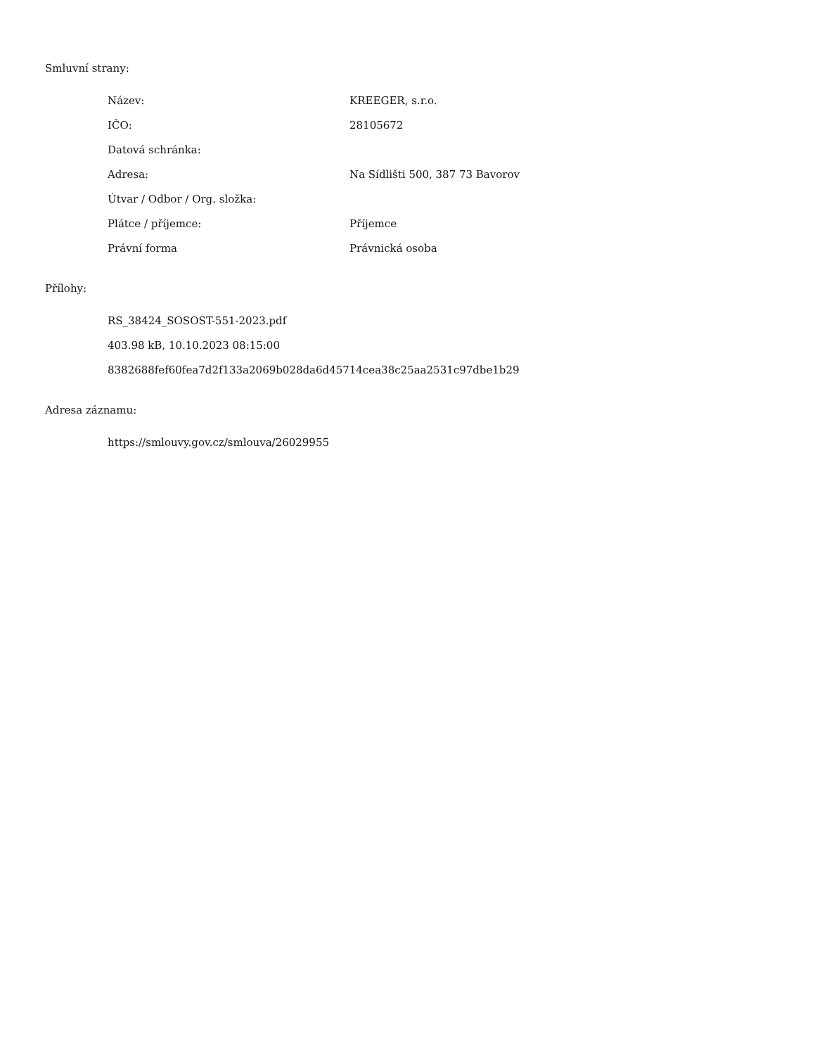Smluvní strany:
| Název: | KREEGER, s.r.o. |
| IČO: | 28105672 |
| Datová schránka: | |
| Adresa: | Na Sídlišti 500, 387 73 Bavorov |
| Útvar / Odbor / Org. složka: | |
| Plátce / příjemce: | Příjemce |
| Právní forma | Právnická osoba |
Přílohy:
RS_38424_SOSOST-551-2023.pdf
403.98 kB, 10.10.2023 08:15:00
8382688fef60fea7d2f133a2069b028da6d45714cea38c25aa2531c97dbe1b29
Adresa záznamu:
https://smlouvy.gov.cz/smlouva/26029955